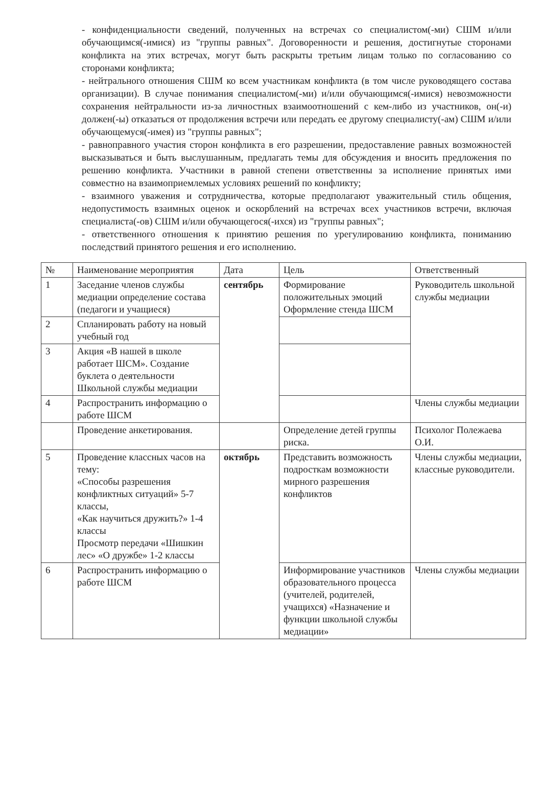- конфиденциальности сведений, полученных на встречах со специалистом(-ми) СШМ и/или обучающимся(-имися) из "группы равных". Договоренности и решения, достигнутые сторонами конфликта на этих встречах, могут быть раскрыты третьим лицам только по согласованию со сторонами конфликта;
- нейтрального отношения СШМ ко всем участникам конфликта (в том числе руководящего состава организации). В случае понимания специалистом(-ми) и/или обучающимся(-имися) невозможности сохранения нейтральности из-за личностных взаимоотношений с кем-либо из участников, он(-и) должен(-ы) отказаться от продолжения встречи или передать ее другому специалисту(-ам) СШМ и/или обучающемуся(-имея) из "группы равных";
- равноправного участия сторон конфликта в его разрешении, предоставление равных возможностей высказываться и быть выслушанным, предлагать темы для обсуждения и вносить предложения по решению конфликта. Участники в равной степени ответственны за исполнение принятых ими совместно на взаимоприемлемых условиях решений по конфликту;
- взаимного уважения и сотрудничества, которые предполагают уважительный стиль общения, недопустимость взаимных оценок и оскорблений на встречах всех участников встречи, включая специалиста(-ов) СШМ и/или обучающегося(-ихся) из "группы равных";
- ответственного отношения к принятию решения по урегулированию конфликта, пониманию последствий принятого решения и его исполнению.
| № | Наименование мероприятия | Дата | Цель | Ответственный |
| --- | --- | --- | --- | --- |
| 1 | Заседание членов службы медиации определение состава (педагоги и учащиеся) | сентябрь | Формирование положительных эмоций Оформление стенда ШСМ | Руководитель школьной службы медиации |
| 2 | Спланировать работу на новый учебный год | | | |
| 3 | Акция «В нашей в школе работает ШСМ». Создание буклета о деятельности Школьной службы медиации | | | |
| 4 | Распространить информацию о работе ШСМ | | | Члены службы медиации |
| | Проведение анкетирования. | | Определение детей группы риска. | Психолог Полежаева О.И. |
| 5 | Проведение классных часов на тему: «Способы разрешения конфликтных ситуаций» 5-7 классы, «Как научиться дружить?» 1-4 классы Просмотр передачи «Шишкин лес» «О дружбе» 1-2 классы | октябрь | Представить возможность подросткам возможности мирного разрешения конфликтов | Члены службы медиации, классные руководители. |
| 6 | Распространить информацию о работе ШСМ | | Информирование участников образовательного процесса (учителей, родителей, учащихся) «Назначение и функции школьной службы медиации» | Члены службы медиации |